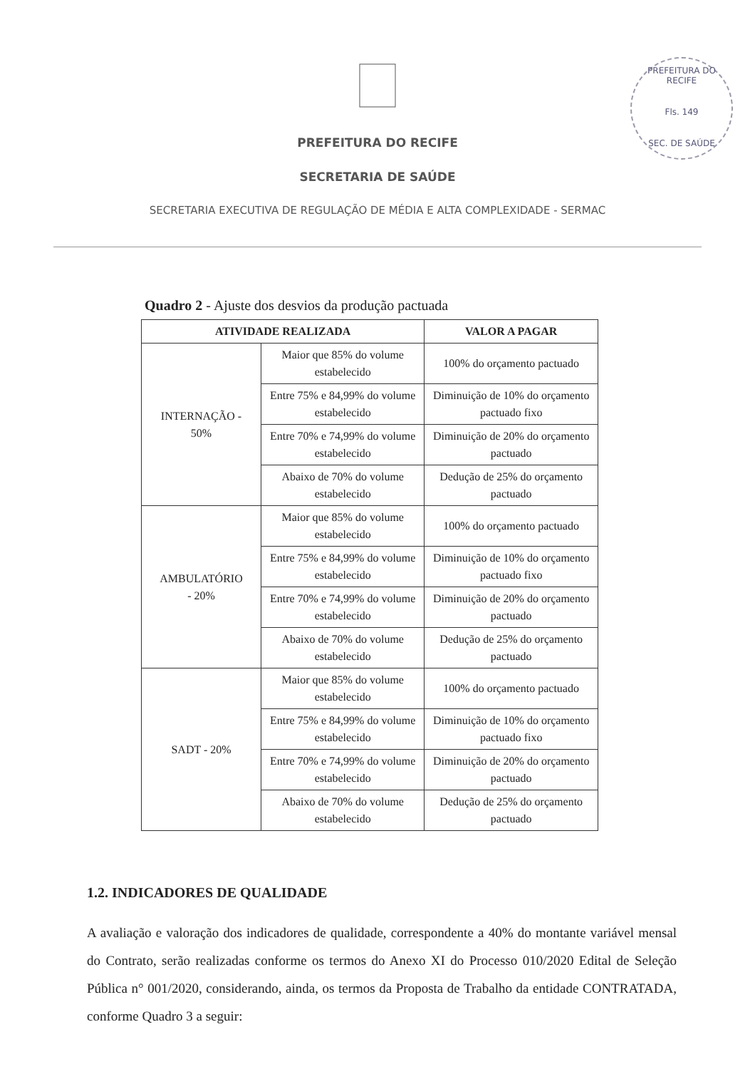PREFEITURA DO RECIFE
Fls. 149
SEC. DE SAÚDE
PREFEITURA DO RECIFE
SECRETARIA DE SAÚDE
SECRETARIA EXECUTIVA DE REGULAÇÃO DE MÉDIA E ALTA COMPLEXIDADE - SERMAC
Quadro 2 - Ajuste dos desvios da produção pactuada
| ATIVIDADE REALIZADA | | VALOR A PAGAR |
| --- | --- | --- |
| INTERNAÇÃO - 50% | Maior que 85% do volume estabelecido | 100% do orçamento pactuado |
| | Entre 75% e 84,99% do volume estabelecido | Diminuição de 10% do orçamento pactuado fixo |
| | Entre 70% e 74,99% do volume estabelecido | Diminuição de 20% do orçamento pactuado |
| | Abaixo de 70% do volume estabelecido | Dedução de 25% do orçamento pactuado |
| AMBULATÓRIO - 20% | Maior que 85% do volume estabelecido | 100% do orçamento pactuado |
| | Entre 75% e 84,99% do volume estabelecido | Diminuição de 10% do orçamento pactuado fixo |
| | Entre 70% e 74,99% do volume estabelecido | Diminuição de 20% do orçamento pactuado |
| | Abaixo de 70% do volume estabelecido | Dedução de 25% do orçamento pactuado |
| SADT - 20% | Maior que 85% do volume estabelecido | 100% do orçamento pactuado |
| | Entre 75% e 84,99% do volume estabelecido | Diminuição de 10% do orçamento pactuado fixo |
| | Entre 70% e 74,99% do volume estabelecido | Diminuição de 20% do orçamento pactuado |
| | Abaixo de 70% do volume estabelecido | Dedução de 25% do orçamento pactuado |
1.2. INDICADORES DE QUALIDADE
A avaliação e valoração dos indicadores de qualidade, correspondente a 40% do montante variável mensal do Contrato, serão realizadas conforme os termos do Anexo XI do Processo 010/2020 Edital de Seleção Pública n° 001/2020, considerando, ainda, os termos da Proposta de Trabalho da entidade CONTRATADA, conforme Quadro 3 a seguir: